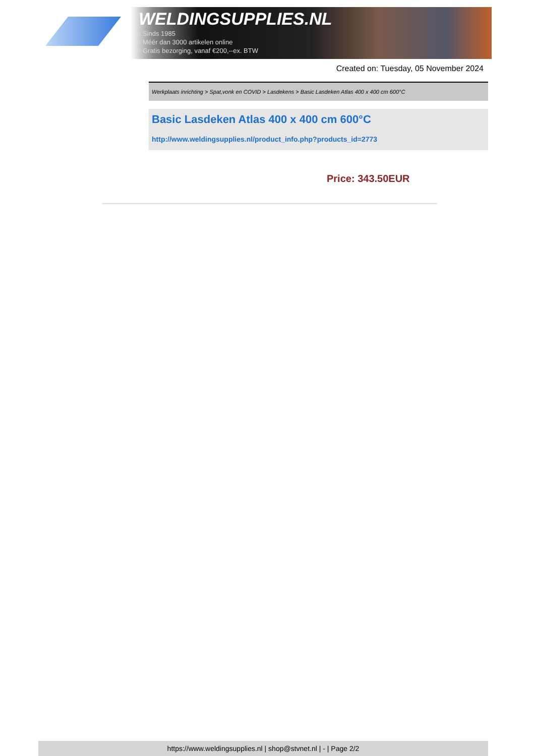WELDINGSUPPLIES.NL
- Sinds 1985
- Méér dan 3000 artikelen online
- Gratis bezorging, vanaf €200,--ex. BTW
Created on: Tuesday, 05 November 2024
Werkplaats inrichting > Spat,vonk en COVID > Lasdekens > Basic Lasdeken Atlas 400 x 400 cm 600°C
Basic Lasdeken Atlas 400 x 400 cm 600°C
http://www.weldingsupplies.nl/product_info.php?products_id=2773
Price: 343.50EUR
https://www.weldingsupplies.nl | shop@stvnet.nl | - | Page 2/2